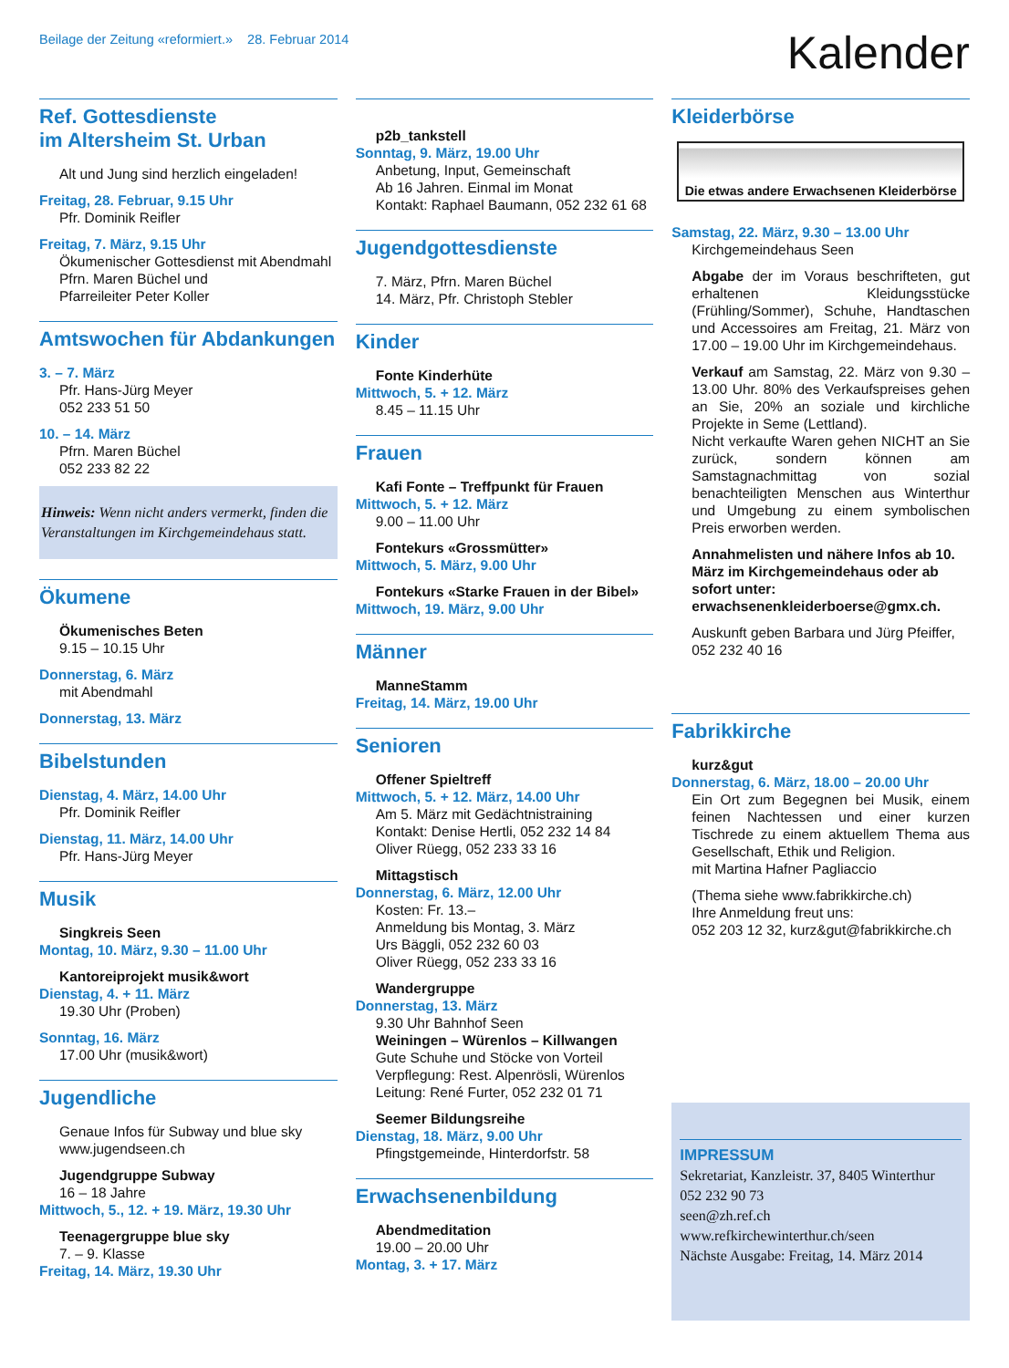Beilage der Zeitung «reformiert.» 28. Februar 2014
Kalender
Ref. Gottesdienste
im Altersheim St. Urban
Alt und Jung sind herzlich eingeladen!
Freitag, 28. Februar, 9.15 Uhr
Pfr. Dominik Reifler
Freitag, 7. März, 9.15 Uhr
Ökumenischer Gottesdienst mit Abendmahl
Pfrn. Maren Büchel und
Pfarreileiter Peter Koller
Amtswochen für Abdankungen
3. – 7. März
Pfr. Hans-Jürg Meyer
052 233 51 50
10. – 14. März
Pfrn. Maren Büchel
052 233 82 22
Hinweis: Wenn nicht anders vermerkt, finden die Veranstaltungen im Kirchgemeindehaus statt.
Ökumene
Ökumenisches Beten
9.15 – 10.15 Uhr
Donnerstag, 6. März
mit Abendmahl
Donnerstag, 13. März
Bibelstunden
Dienstag, 4. März, 14.00 Uhr
Pfr. Dominik Reifler
Dienstag, 11. März, 14.00 Uhr
Pfr. Hans-Jürg Meyer
Musik
Singkreis Seen
Montag, 10. März, 9.30 – 11.00 Uhr
Kantoreiprojekt musik&wort
Dienstag, 4. + 11. März
19.30 Uhr (Proben)
Sonntag, 16. März
17.00 Uhr (musik&wort)
Jugendliche
Genaue Infos für Subway und blue sky
www.jugendseen.ch
Jugendgruppe Subway
16 – 18 Jahre
Mittwoch, 5., 12. + 19. März, 19.30 Uhr
Teenagergruppe blue sky
7. – 9. Klasse
Freitag, 14. März, 19.30 Uhr
p2b_tankstell
Sonntag, 9. März, 19.00 Uhr
Anbetung, Input, Gemeinschaft
Ab 16 Jahren. Einmal im Monat
Kontakt: Raphael Baumann, 052 232 61 68
Jugendgottesdienste
7. März, Pfrn. Maren Büchel
14. März, Pfr. Christoph Stebler
Kinder
Fonte Kinderhüte
Mittwoch, 5. + 12. März
8.45 – 11.15 Uhr
Frauen
Kafi Fonte – Treffpunkt für Frauen
Mittwoch, 5. + 12. März
9.00 – 11.00 Uhr
Fontekurs «Grossmütter»
Mittwoch, 5. März, 9.00 Uhr
Fontekurs «Starke Frauen in der Bibel»
Mittwoch, 19. März, 9.00 Uhr
Männer
ManneStamm
Freitag, 14. März, 19.00 Uhr
Senioren
Offener Spieltreff
Mittwoch, 5. + 12. März, 14.00 Uhr
Am 5. März mit Gedächtnistraining
Kontakt: Denise Hertli, 052 232 14 84
Oliver Rüegg, 052 233 33 16
Mittagstisch
Donnerstag, 6. März, 12.00 Uhr
Kosten: Fr. 13.–
Anmeldung bis Montag, 3. März
Urs Bäggli, 052 232 60 03
Oliver Rüegg, 052 233 33 16
Wandergruppe
Donnerstag, 13. März
9.30 Uhr Bahnhof Seen
Weiningen – Würenlos – Killwangen
Gute Schuhe und Stöcke von Vorteil
Verpflegung: Rest. Alpenrösli, Würenlos
Leitung: René Furter, 052 232 01 71
Seemer Bildungsreihe
Dienstag, 18. März, 9.00 Uhr
Pfingstgemeinde, Hinterdorfstr. 58
Erwachsenenbildung
Abendmeditation
19.00 – 20.00 Uhr
Montag, 3. + 17. März
Kleiderbörse
Die etwas andere Erwachsenen Kleiderbörse
Samstag, 22. März, 9.30 – 13.00 Uhr
Kirchgemeindehaus Seen
Abgabe der im Voraus beschrifteten, gut erhaltenen Kleidungsstücke (Frühling/Sommer), Schuhe, Handtaschen und Accessoires am Freitag, 21. März von 17.00 – 19.00 Uhr im Kirchgemeindehaus.
Verkauf am Samstag, 22. März von 9.30 – 13.00 Uhr. 80% des Verkaufspreises gehen an Sie, 20% an soziale und kirchliche Projekte in Seme (Lettland).
Nicht verkaufte Waren gehen NICHT an Sie zurück, sondern können am Samstagnachmittag von sozial benachteiligten Menschen aus Winterthur und Umgebung zu einem symbolischen Preis erworben werden.
Annahmelisten und nähere Infos ab 10. März im Kirchgemeindehaus oder ab sofort unter: erwachsenenkleiderboerse@gmx.ch.
Auskunft geben Barbara und Jürg Pfeiffer, 052 232 40 16
Fabrikkirche
kurz&gut
Donnerstag, 6. März, 18.00 – 20.00 Uhr
Ein Ort zum Begegnen bei Musik, einem feinen Nachtessen und einer kurzen Tischrede zu einem aktuellem Thema aus Gesellschaft, Ethik und Religion.
mit Martina Hafner Pagliaccio
(Thema siehe www.fabrikkirche.ch)
Ihre Anmeldung freut uns:
052 203 12 32, kurz&gut@fabrikkirche.ch
IMPRESSUM
Sekretariat, Kanzleistr. 37, 8405 Winterthur
052 232 90 73
seen@zh.ref.ch
www.refkirchewinterthur.ch/seen
Nächste Ausgabe: Freitag, 14. März 2014